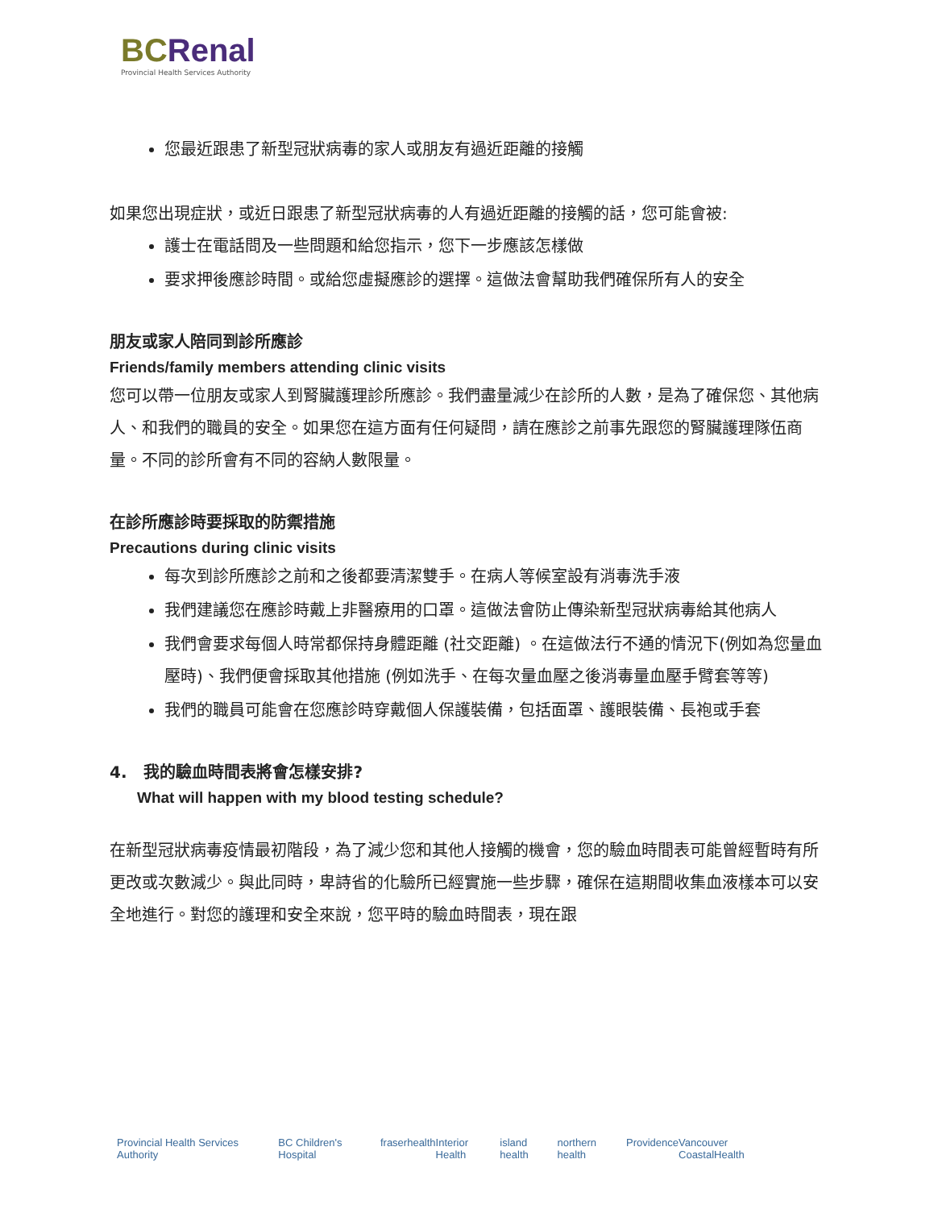BCRenal
Provincial Health Services Authority
您最近跟患了新型冠狀病毒的家人或朋友有過近距離的接觸
如果您出現症狀，或近日跟患了新型冠狀病毒的人有過近距離的接觸的話，您可能會被:
護士在電話問及一些問題和給您指示，您下一步應該怎樣做
要求押後應診時間。或給您虛擬應診的選擇。這做法會幫助我們確保所有人的安全
朋友或家人陪同到診所應診
Friends/family members attending clinic visits
您可以帶一位朋友或家人到腎臟護理診所應診。我們盡量減少在診所的人數，是為了確保您、其他病人、和我們的職員的安全。如果您在這方面有任何疑問，請在應診之前事先跟您的腎臟護理隊伍商量。不同的診所會有不同的容納人數限量。
在診所應診時要採取的防禦措施
Precautions during clinic visits
每次到診所應診之前和之後都要清潔雙手。在病人等候室設有消毒洗手液
我們建議您在應診時戴上非醫療用的口罩。這做法會防止傳染新型冠狀病毒給其他病人
我們會要求每個人時常都保持身體距離 (社交距離) 。在這做法行不通的情況下(例如為您量血壓時)、我們便會採取其他措施 (例如洗手、在每次量血壓之後消毒量血壓手臂套等等)
我們的職員可能會在您應診時穿戴個人保護裝備，包括面罩、護眼裝備、長袍或手套
4. 我的驗血時間表將會怎樣安排?
What will happen with my blood testing schedule?
在新型冠狀病毒疫情最初階段，為了減少您和其他人接觸的機會，您的驗血時間表可能曾經暫時有所更改或次數減少。與此同時，卑詩省的化驗所已經實施一些步驟，確保在這期間收集血液樣本可以安全地進行。對您的護理和安全來說，您平時的驗血時間表，現在跟
Provincial Health Services Authority BC Children's Hospital fraserhealth Interior Health island health northern health Providence Vancouver CoastalHealth